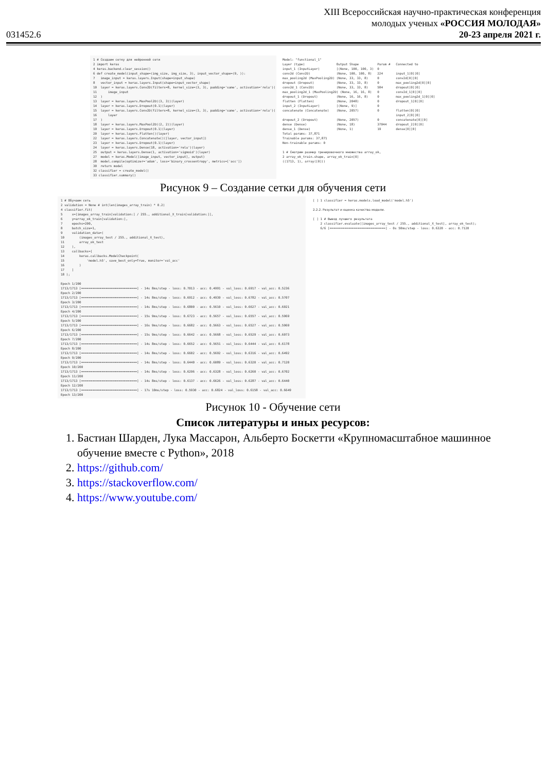031452.6
XIII Всероссийская научно-практическая конференция
молодых ученых «РОССИЯ МОЛОДАЯ»
20-23 апреля 2021 г.
1 # Создаем сетку для нейронной сети 2 import keras 4 keras.backend.clear_session() 6 def create_model(input_shape=(img_size, img_size, 3), input_vector_shape=(9, )): 7 image_input = keras.layers.Input(shape=input_shape) 8 vector_input = keras.layers.Input(shape=input_vector_shape) 10 layer = keras.layers.Conv2D(filters=8, kernel_size=(3, 3), padding='same', activation='relu')( 11 image_input 12 ) 13 layer = keras.layers.MaxPool2D((3, 3))(layer) 14 layer = keras.layers.Dropout(0.1)(layer) 15 layer = keras.layers.Conv2D(filters=8, kernel_size=(3, 3), padding='same', activation='relu')( 16 layer 17 ) 18 layer = keras.layers.MaxPool2D((2, 2))(layer) 19 layer = keras.layers.Dropout(0.1)(layer) 20 layer = keras.layers.Flatten()(layer) 22 layer = keras.layers.Concatenate()([layer, vector_input]) 23 layer = keras.layers.Dropout(0.1)(layer) 24 layer = keras.layers.Dense(18, activation='relu')(layer) 25 output = keras.layers.Dense(1, activation='sigmoid')(layer) 27 model = keras.Model([image_input, vector_input], output) 28 model.compile(optimizer='adam', loss='binary_crossentropy', metrics=['acc']) 30 return model 32 classifier = create_model() 33 classifier.summary()
Model: "functional_1" Layer (type) Output Shape Param # Connected to input_1 (InputLayer) [(None, 100, 100, 3) 0 conv2d (Conv2D) (None, 100, 100, 8) 224 input_1[0][0] max_pooling2d (MaxPooling2D) (None, 33, 33, 8) 0 conv2d[0][0] dropout (Dropout) (None, 33, 33, 8) 0 max_pooling2d[0][0] conv2d_1 (Conv2D) (None, 33, 33, 8) 584 dropout[0][0] max_pooling2d_1 (MaxPooling2D) (None, 16, 16, 8) 0 conv2d_1[0][0] dropout_1 (Dropout) (None, 16, 16, 8) 0 max_pooling2d_1[0][0] flatten (Flatten) (None, 2048) 0 dropout_1[0][0] input_2 (InputLayer) [(None, 9)] 0 concatenate (Concatenate) (None, 2057) 0 flatten[0][0] input_2[0][0] dropout_2 (Dropout) (None, 2057) 0 concatenate[0][0] dense (Dense) (None, 18) 37044 dropout_2[0][0] dense_1 (Dense) (None, 1) 19 dense[0][0] Total params: 37,871 Trainable params: 37,871 Non-trainable params: 0 1 # Смотрим размер тренировочного множества array_ok, 2 array_ok_train.shape, array_ok_train[0] ((1713, 1), array([0]))
Рисунок 9 – Создание сетки для обучения сети
1 # Обучаем сеть 2 validation = None # int(len(images_array_train) * 0.2) 4 classifier.fit( 5 x=[images_array_train[validation:] / 255., additional_X_train[validation:]], 6 y=array_ok_train[validation:], 7 epochs=200, 8 batch_size=1, 9 validation_data=( 10 (images_array_test / 255., additional_X_test), 11 array_ok_test 12 ), 13 callbacks=[ 14 keras.callbacks.ModelCheckpoint( 15 'model.h5', save_best_only=True, monitor='val_acc' 16 ) 17 ] 18 ); Epoch 1/200 1713/1713 [==============================] - 14s 8ms/step - loss: 0.7013 - acc: 0.4991 - val_loss: 0.6917 - val_acc: 0.5236 Epoch 2/200 1713/1713 [==============================] - 14s 8ms/step - loss: 0.6912 - acc: 0.4939 - val_loss: 0.6782 - val_acc: 0.5707 Epoch 3/200 1713/1713 [==============================] - 14s 8ms/step - loss: 0.6800 - acc: 0.5610 - val_loss: 0.6627 - val_acc: 0.6021 Epoch 4/200 1713/1713 [==============================] - 15s 9ms/step - loss: 0.6723 - acc: 0.5657 - val_loss: 0.6557 - val_acc: 0.5969 Epoch 5/200 1713/1713 [==============================] - 16s 9ms/step - loss: 0.6682 - acc: 0.5663 - val_loss: 0.6527 - val_acc: 0.5969 Epoch 6/200 1713/1713 [==============================] - 15s 9ms/step - loss: 0.6642 - acc: 0.5668 - val_loss: 0.6529 - val_acc: 0.6073 Epoch 7/200 1713/1713 [==============================] - 14s 8ms/step - loss: 0.6652 - acc: 0.5651 - val_loss: 0.6444 - val_acc: 0.6178 Epoch 8/200 1713/1713 [==============================] - 14s 8ms/step - loss: 0.6602 - acc: 0.5692 - val_loss: 0.6316 - val_acc: 0.6492 Epoch 9/200 1713/1713 [==============================] - 14s 8ms/step - loss: 0.6440 - acc: 0.6089 - val_loss: 0.6320 - val_acc: 0.7120 Epoch 10/200 1713/1713 [==============================] - 14s 8ms/step - loss: 0.6296 - acc: 0.6328 - val_loss: 0.6260 - val_acc: 0.6702 Epoch 11/200 1713/1713 [==============================] - 14s 8ms/step - loss: 0.6137 - acc: 0.6626 - val_loss: 0.6287 - val_acc: 0.6440 Epoch 12/200 1713/1713 [==============================] - 17s 10ms/step - loss: 0.5930 - acc: 0.6824 - val_loss: 0.6158 - val_acc: 0.6649 Epoch 13/200
[ ] 1 classifier = keras.models.load_model('model.h5') 2.2.2. Результат и оценка качества модели. [ ] 1 # Вывод лучшего результата 2 classifier.evaluate([images_array_test / 255., additional_X_test], array_ok_test); 6/6 [==============================] - 0s 50ms/step - loss: 0.6320 - acc: 0.7120
Рисунок 10 - Обучение сети
Список литературы и иных ресурсов:
1. Бастиан Шарден, Лука Массарон, Альберто Боскетти «Крупномасштабное машинное обучение вместе с Python», 2018
2. https://github.com/
3. https://stackoverflow.com/
4. https://www.youtube.com/